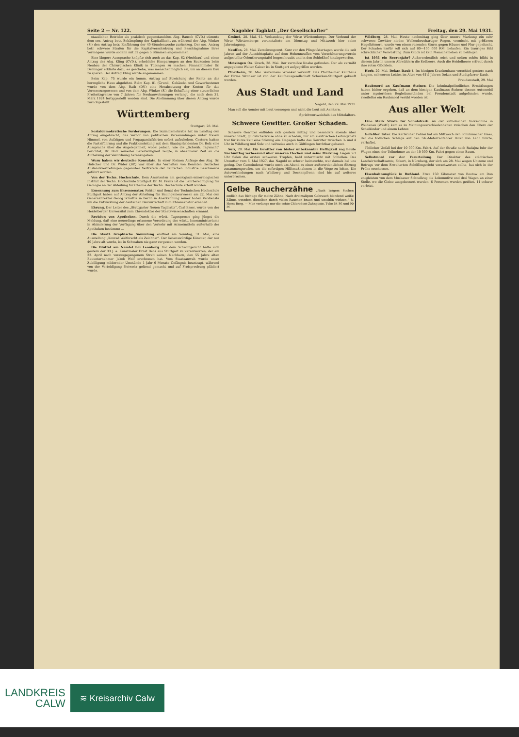Seite 2 — Nr. 122. Nagolder Tagblatt „Der Gesellschafter" Freitag, den 29. Mai 1931.
staatlichen Betriebe als praktisch gegenstandslos. Abg. Bausch (CVD.) stimmte dem soz. Antrag betr. Bekämpfung der Kapitalflucht zu, während der Abg. Winker (S.) den Antrag betr. Einführung der 40-Stundenwoche zurückzog. Der soz. Antrag betr. schwere Strafen für die Kapitalverschiebung und Beschlagnahme ihres Vermögens wurde sodann mit 52 gegen 5 Stimmen angenommen.
Eine längere Aussprache knüpfte sich auch an das Kap. 62 (Hochbau) und einen Antrag des Abg. Kling (CVD.), erhebliche Einsparungen an den Baukosten beim Neubau der Chirurgischen Klinik in Tübingen zu machen. Finanzminister Dr. Dehlinger erklärte dazu, es geschehe, was menschenmöglich sei, um an diesem Bau zu sparen. Der Antrag Kling wurde angenommen.
Beim Kap. 75 wurde ein komm. Antrag auf Streichung der Rente an das herzogliche Haus abgelehnt. Beim Kap. 81 (Grund-, Gebäude- und Gewerbesteuer wurde von dem Abg. Rath (DV.) eine Herabsetzung der Kosten für das Vermessungswesen und von dem Abg. Winker (S.) die Schaffung einer steuerlichen Freiheitsgrenze von 7 Jahren für Neubauwohnungen verlangt, die nach dem 31. März 1924 fertiggestellt worden sind. Die Abstimmung über diesen Antrag wurde zurückgestellt.
Württemberg
Stuttgart, 28. Mai.
Sozialdemokratische Forderungen. Die Sozialdemokratie hat im Landtag den Antrag eingebracht, das Verbot von politischen Versammlungen unter freiem Himmel, von Aufzügen und Propagandafahrten sofort aufzuheben. Gestern hatten die Parteiführung und die Fraktionsleitung mit dem Staatspräsidenten Dr. Bolz eine Aussprache über die Angelegenheit, wobei jedoch, wie die „Schwäb. Tagwacht" berichtet, Dr. Bolz keinerlei Bereitwilligkeit zeigte, in absehbarer Zeit an die Aufhebung der Verordnung heranzugehen.
Wozu haben wir deutsche Konsulate. In einer Kleinen Anfrage des Abg. Dr. Hölscher und Dr. Wider (BP.) war über das Verhalten von Beamten deutscher Auslandsvertretungen gegenüber Vertretern der deutschen Industrie Beschwerde geführt worden.
Von der Techn. Hochschule. Dem Assistenten am geologisch-mineralogischen Institut der Techn. Hochschule Stuttgart Dr. M. Frank ist die Lehrberechtigung für Geologie an der Abteilung für Chemie der Techn. Hochschule erteilt worden.
Ernennung zum Ehrensenator. Rektor und Senat der Technischen Hochschule Stuttgart haben auf Antrag der Abteilung für Bauingenieurwesen am 22. Mai den Generaldirektor Georg Schöttle in Berlin in Anerkennung seiner hohen Verdienste um die Entwicklung der deutschen Bauwirtschaft zum Ehrensenator ernannt.
Ehrung. Der Leiter des „Stuttgarter Neuen Tagblatts", Carl Esser, wurde von der Heidelberger Universität zum Ehrendoktor der Staatswissenschaften ernannt.
Revision von Apotheken. Durch die württ. Tagespresse ging jüngst die Meldung, daß eine neuerdings erlassene Verordnung des württ. Innenministeriums in Abänderung der Verfügung über den Verkehr mit Arzneimitteln außerhalb der Apotheken bestimme ...
Die Staatl. Graphische Sammlung eröffnet am Sonntag, 31. Mai, eine Ausstellung „Konrad Weitbrecht als Zeichner". Der liebenswürdige Künstler, der nur 40 Jahre alt wurde, ist in Schwaben nie ganz vergessen worden.
Die Bluttat am Namtel bei Leonberg. Vor dem Schwurgericht hatte sich gestern der 33 J. a. Kunstmaler Ernst Benz aus Stuttgart zu verantworten, der am 22. April nach vorausgegangenem Streit seinen Nachbarn, den 55 Jahre alten Bauunternehmer Jakob Wolf erschossen hat. Vom Staatsanwalt wurde unter Zubilligung mildernder Umstände 1 Jahr 6 Monate Gefängnis beantragt, während von der Verteidigung Notwehr geltend gemacht und auf Freisprechung plädiert wurde.
Gmünd, 28. Mai. 41. Verbandstag der Wirte Württembergs. Der Verbund der Wirte Württembergs veranstaltete am Dienstag und Mittwoch hier seine Jahrestagung.
Neuffen, 28. Mai. Zerstörungswut. Kurz vor den Pfingstfeiertagen wurde die seit Jahren auf der Aussichtsplatte auf dem Hohenneuffen vom Verschönerungsverein aufgestellte Orientierungstafel losgeschraubt und in den Schloßhof hinabgeworfen.
Metzingen OA. Urach, 28. Mai. Der vermißte Knabe gefunden. Der als vermißt angegebene Walter Gaiser ist in Stuttgart aufgegriffen worden.
Pforzheim, 28. Mai. Warenhaus Wronker verkauft. Das Pforzheimer Kaufhaus der Firma Wronker ist von der Kaufhausgesellschaft Schocken-Stuttgart gekauft worden.
Aus Stadt und Land
Nagold, den 29. Mai 1931.
Man soll die Aemter mit Leut versorgen und nicht die Leut mit Aemtern.
Sprichwortweisheit des Mittelalters.
Schwere Gewitter. Großer Schaden.
Schwere Gewitter entluden sich gestern mittag und besonders abends über unserer Stadt, glücklicherweise ohne zu schaden, nur am elektrischen Leitungsnetz trat für kurze Zeit eine Störung ein. Dagegen hatte das Gewitter zwischen 3- und 4 Uhr in Wildberg und Sulz und teilweise auch in Gültlingen furchtbar gehaust.
Sulz, 28. Mai. Ein Gewitter von bisher unbekannter Heftigkeit zog heute Nachmittag verheerend über unseren Flecken und seine Markung. Gegen ½3 Uhr fielen die ersten schweren Tropfen, bald untermischt mit Schloßen. Das Unwetter vom 6. Mai 1927, das Nagold so schwer heimsuchte, war damals bei uns gering. Der Gemeinderat wurde noch am Abend zu einer außerordentlichen Sitzung zusammengerufen, um die sofortigen Hilfsmaßnahmen in die Wege zu leiten. Die Autoverbindungen nach Wildberg und Deckenpfronn sind bis auf weiteres unterbrochen.
Gelbe Raucherzähne „Nach langem Suchen endlich das Richtige für meine Zähne. Nach dreimaligem Gebrauch blendend weiße Zähne, trotzdem dieselben durch vieles Rauchen braun und unschön wirkten." B. Horst Berg. — Man verlange nur die echte Chlorodont-Zahnpaste, Tube 54 Pf. und 90 Pf.
Wildberg, 28. Mai. Heute nachmittag ging über unsere Markung ein sehr schweres Gewitter nieder. Wolkenbruchartiger Regen, vermischt mit größeren Hagelkörnern, wurde von einem rasenden Sturm gegen Häuser und Flur gepeitscht. Der Schaden hiefür soll sich auf 80—100 000 RM. belaufen. Ein trauriges Bild schrecklicher Verwüstung. Zum Glück ist kein Menschenleben zu beklagen.
Ist 1931 ein Beerenjahr? Außerordentlich reich und selten schön blüht in diesem Jahr in unsern Albwäldern die Erdbeere. Auch die Heidelbeere erfreut durch ihre roten Glöcklein.
Horb, 29. Mai. Dekan Daub †. Im hiesigen Krankenhaus verschied gestern nach langem, schwerem Leiden im Alter von 61½ Jahren Dekan und Stadtpfarrer Daub.
Freudenstadt, 29. Mai
Raubmord an Kaufmann Steiner. Die kriminalpolizeilichen Ermittlungen haben bisher ergeben, daß an dem hiesigen Kaufmann Steiner, dessen Automobil unter mysteriösen Begleitumständen bei Freudenstadt aufgefunden wurde, zweifellos ein Raubmord verübt worden ist.
Aus aller Welt
Eine Mark Strafe für Schulstreik. An der katholischen Volksschule in Weidenau (Westf.) kam es zu Meinungsverschiedenheiten zwischen den Eltern der Schulkinder und einem Lehrer.
Gefaßter Täter. Die Karlsruher Polizei hat am Mittwoch den Schuhmacher Haas, der die tödlichen Schläge auf den SA.-Motorradfahrer Billet von Lahr führte, verhaftet.
Tödlicher Unfall bei der 10 000-Km.-Fahrt. Auf der Straße nach Badajoz fuhr der Wagen eines der Teilnehmer an der 10 000-Km.-Fahrt gegen einen Baum.
Selbstmord vor der Verurteilung. Der Direktor des städtischen Landwirtschaftsamts, Eckert, in Nürnberg, der sich am 28. Mai wegen Untreue und Betrugs vor dem Erweiterten Schöffengericht verantworten sollte, hat sich in der Frühe erschossen.
Eisenbahnunglück in Rußland. Etwa 150 Kilometer von Rostow am Don entgleisten von dem Moskauer Schnellzug die Lokomotive und drei Wagen an einer Stelle, wo die Gleise ausgebessert wurden. 6 Personen wurden getötet, 11 schwer verletzt.
LANDKREIS
CALW
≋ Kreisarchiv Calw